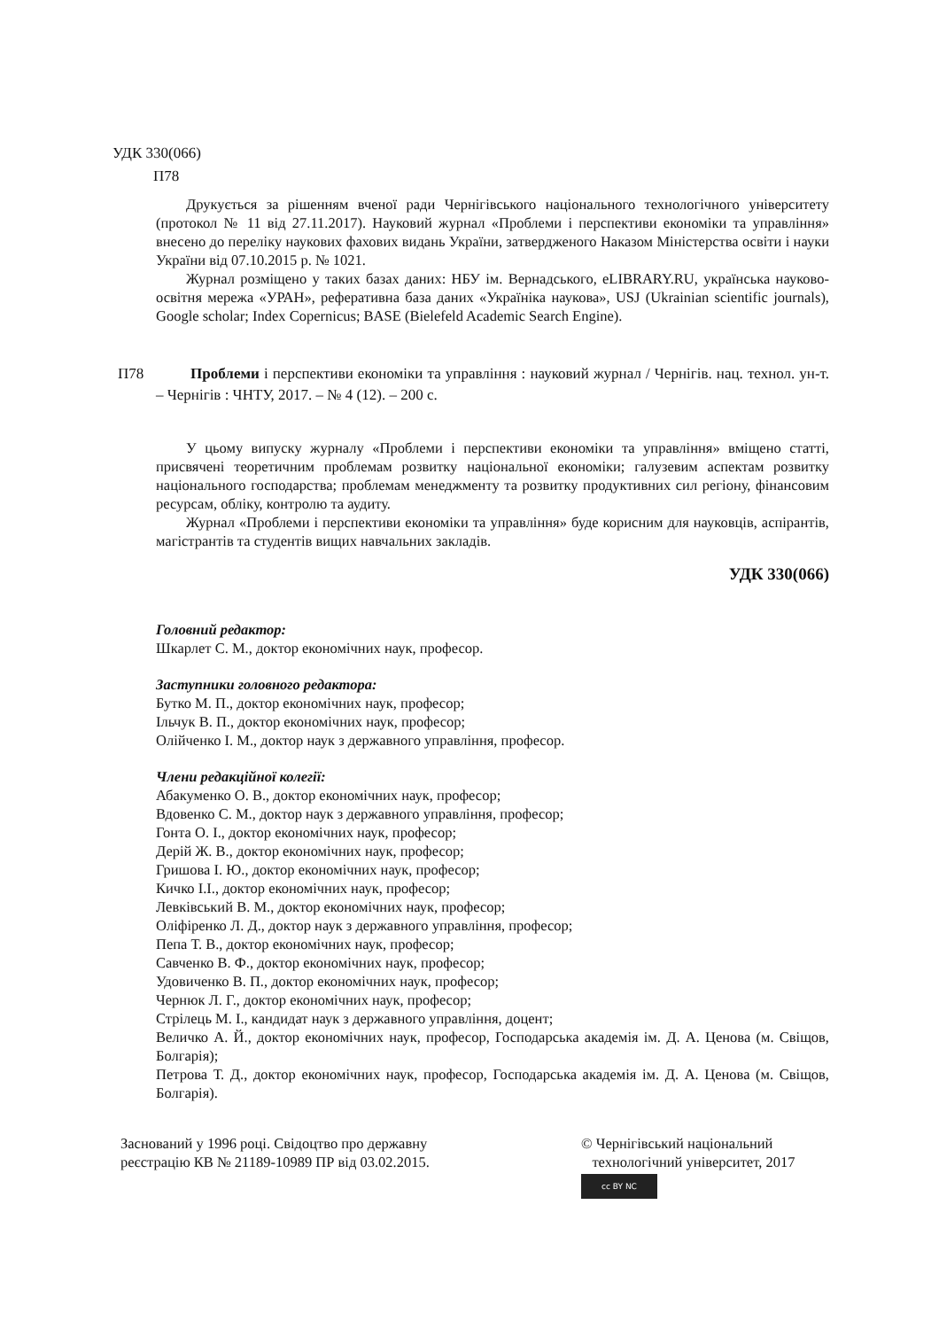УДК 330(066)
П78
Друкується за рішенням вченої ради Чернігівського національного технологічного університету (протокол № 11 від 27.11.2017). Науковий журнал «Проблеми і перспективи економіки та управління» внесено до переліку наукових фахових видань України, затвердженого Наказом Міністерства освіти і науки України від 07.10.2015 р. № 1021.
Журнал розміщено у таких базах даних: НБУ ім. Вернадського, eLIBRARY.RU, українська науково-освітня мережа «УРАН», реферативна база даних «Україніка наукова», USJ (Ukrainian scientific journals), Google scholar; Index Copernicus; BASE (Bielefeld Academic Search Engine).
П78 Проблеми і перспективи економіки та управління : науковий журнал / Чернігів. нац. технол. ун-т. – Чернігів : ЧНТУ, 2017. – № 4 (12). – 200 с.
У цьому випуску журналу «Проблеми і перспективи економіки та управління» вміщено статті, присвячені теоретичним проблемам розвитку національної економіки; галузевим аспектам розвитку національного господарства; проблемам менеджменту та розвитку продуктивних сил регіону, фінансовим ресурсам, обліку, контролю та аудиту.
Журнал «Проблеми і перспективи економіки та управління» буде корисним для науковців, аспірантів, магістрантів та студентів вищих навчальних закладів.
УДК 330(066)
Головний редактор:
Шкарлет С. М., доктор економічних наук, професор.
Заступники головного редактора:
Бутко М. П., доктор економічних наук, професор;
Ільчук В. П., доктор економічних наук, професор;
Олійченко І. М., доктор наук з державного управління, професор.
Члени редакційної колегії:
Абакуменко О. В., доктор економічних наук, професор;
Вдовенко С. М., доктор наук з державного управління, професор;
Гонта О. І., доктор економічних наук, професор;
Дерій Ж. В., доктор економічних наук, професор;
Гришова І. Ю., доктор економічних наук, професор;
Кичко І.І., доктор економічних наук, професор;
Левківський В. М., доктор економічних наук, професор;
Оліфіренко Л. Д., доктор наук з державного управління, професор;
Пепа Т. В., доктор економічних наук, професор;
Савченко В. Ф., доктор економічних наук, професор;
Удовиченко В. П., доктор економічних наук, професор;
Чернюк Л. Г., доктор економічних наук, професор;
Стрілець М. І., кандидат наук з державного управління, доцент;
Величко А. Й., доктор економічних наук, професор, Господарська академія ім. Д. А. Ценова (м. Свіщов, Болгарія);
Петрова Т. Д., доктор економічних наук, професор, Господарська академія ім. Д. А. Ценова (м. Свіщов, Болгарія).
Заснований у 1996 році. Свідоцтво про державну
реєстрацію КВ № 21189-10989 ПР від 03.02.2015.
© Чернігівський національний
технологічний університет, 2017
cc BY NC